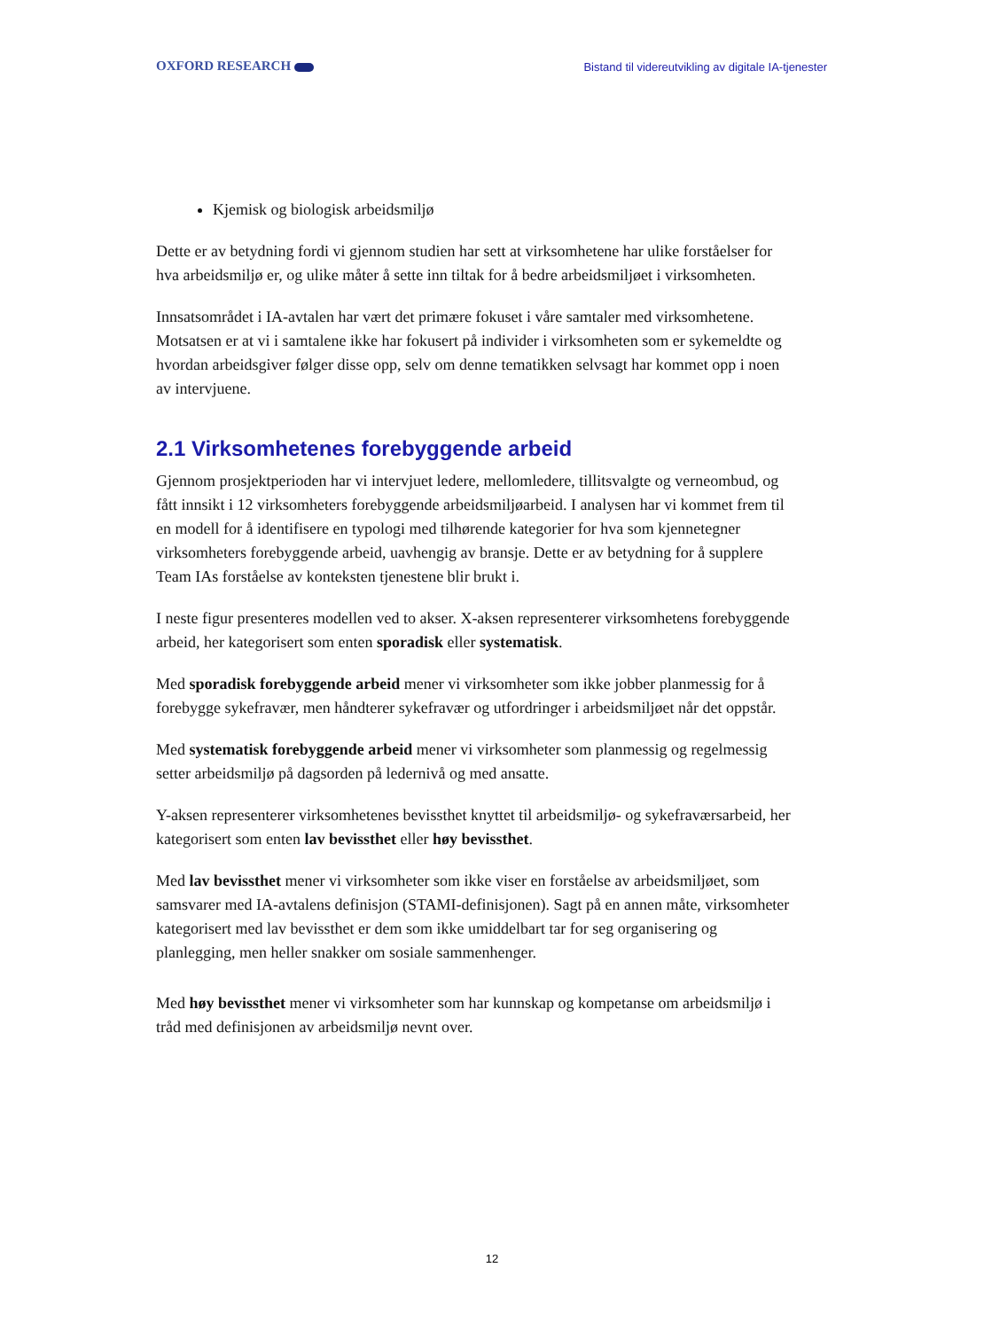OXFORD RESEARCH Bistand til videreutvikling av digitale IA-tjenester
Kjemisk og biologisk arbeidsmiljø
Dette er av betydning fordi vi gjennom studien har sett at virksomhetene har ulike forståelser for hva arbeidsmiljø er, og ulike måter å sette inn tiltak for å bedre arbeidsmiljøet i virksomheten.
Innsatsområdet i IA-avtalen har vært det primære fokuset i våre samtaler med virksomhetene. Motsatsen er at vi i samtalene ikke har fokusert på individer i virksomheten som er sykemeldte og hvordan arbeidsgiver følger disse opp, selv om denne tematikken selvsagt har kommet opp i noen av intervjuene.
2.1 Virksomhetenes forebyggende arbeid
Gjennom prosjektperioden har vi intervjuet ledere, mellomledere, tillitsvalgte og verneombud, og fått innsikt i 12 virksomheters forebyggende arbeidsmiljøarbeid. I analysen har vi kommet frem til en modell for å identifisere en typologi med tilhørende kategorier for hva som kjennetegner virksomheters forebyggende arbeid, uavhengig av bransje. Dette er av betydning for å supplere Team IAs forståelse av konteksten tjenestene blir brukt i.
I neste figur presenteres modellen ved to akser. X-aksen representerer virksomhetens forebyggende arbeid, her kategorisert som enten sporadisk eller systematisk.
Med sporadisk forebyggende arbeid mener vi virksomheter som ikke jobber planmessig for å forebygge sykefravær, men håndterer sykefravær og utfordringer i arbeidsmiljøet når det oppstår.
Med systematisk forebyggende arbeid mener vi virksomheter som planmessig og regelmessig setter arbeidsmiljø på dagsorden på ledernivå og med ansatte.
Y-aksen representerer virksomhetenes bevissthet knyttet til arbeidsmiljø- og sykefraværsarbeid, her kategorisert som enten lav bevissthet eller høy bevissthet.
Med lav bevissthet mener vi virksomheter som ikke viser en forståelse av arbeidsmiljøet, som samsvarer med IA-avtalens definisjon (STAMI-definisjonen). Sagt på en annen måte, virksomheter kategorisert med lav bevissthet er dem som ikke umiddelbart tar for seg organisering og planlegging, men heller snakker om sosiale sammenhenger.
Med høy bevissthet mener vi virksomheter som har kunnskap og kompetanse om arbeidsmiljø i tråd med definisjonen av arbeidsmiljø nevnt over.
12